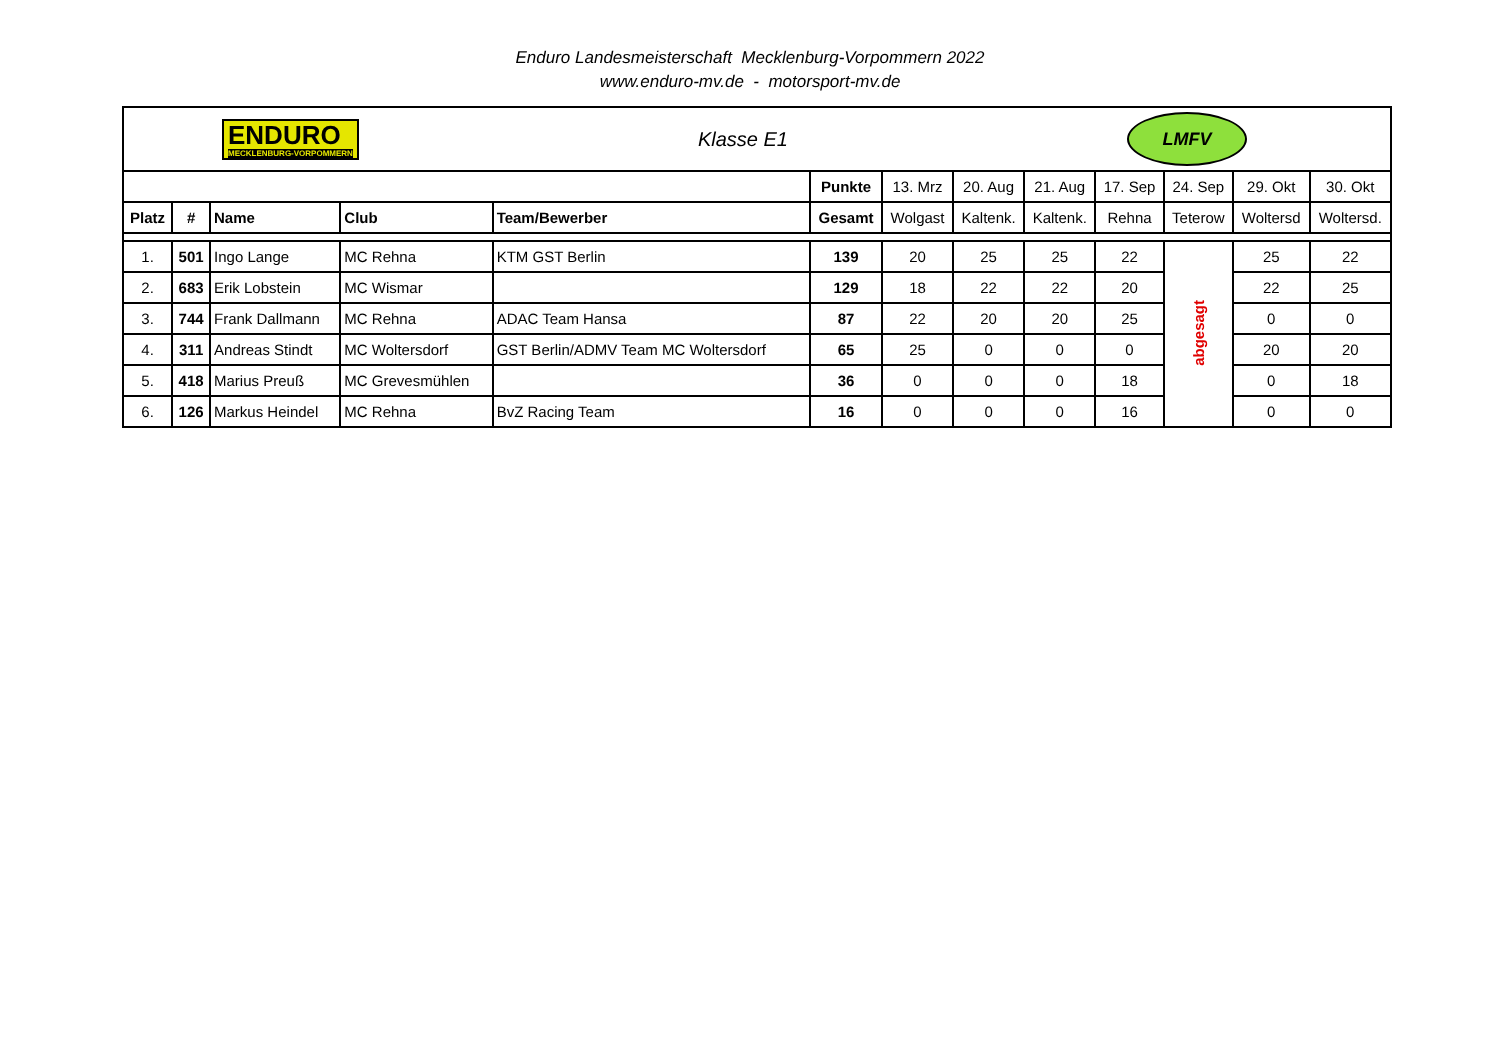Enduro Landesmeisterschaft Mecklenburg-Vorpommern 2022
www.enduro-mv.de - motorsport-mv.de
| ENDURO MECKLENBURG-VORPOMMERN Klasse E1 LMFV | | | | | | | | | | | | |
| | | | | | Punkte | 13. Mrz | 20. Aug | 21. Aug | 17. Sep | 24. Sep | 29. Okt | 30. Okt |
| Platz | # | Name | Club | Team/Bewerber | Gesamt | Wolgast | Kaltenk. | Kaltenk. | Rehna | Teterow | Woltersd | Woltersd. |
| 1. | 501 | Ingo Lange | MC Rehna | KTM GST Berlin | 139 | 20 | 25 | 25 | 22 | abgesagt | 25 | 22 |
| 2. | 683 | Erik Lobstein | MC Wismar | | 129 | 18 | 22 | 22 | 20 | | 22 | 25 |
| 3. | 744 | Frank Dallmann | MC Rehna | ADAC Team Hansa | 87 | 22 | 20 | 20 | 25 | | 0 | 0 |
| 4. | 311 | Andreas Stindt | MC Woltersdorf | GST Berlin/ADMV Team MC Woltersdorf | 65 | 25 | 0 | 0 | 0 | | 20 | 20 |
| 5. | 418 | Marius Preuß | MC Grevesmühlen | | 36 | 0 | 0 | 0 | 18 | | 0 | 18 |
| 6. | 126 | Markus Heindel | MC Rehna | BvZ Racing Team | 16 | 0 | 0 | 0 | 16 | | 0 | 0 |